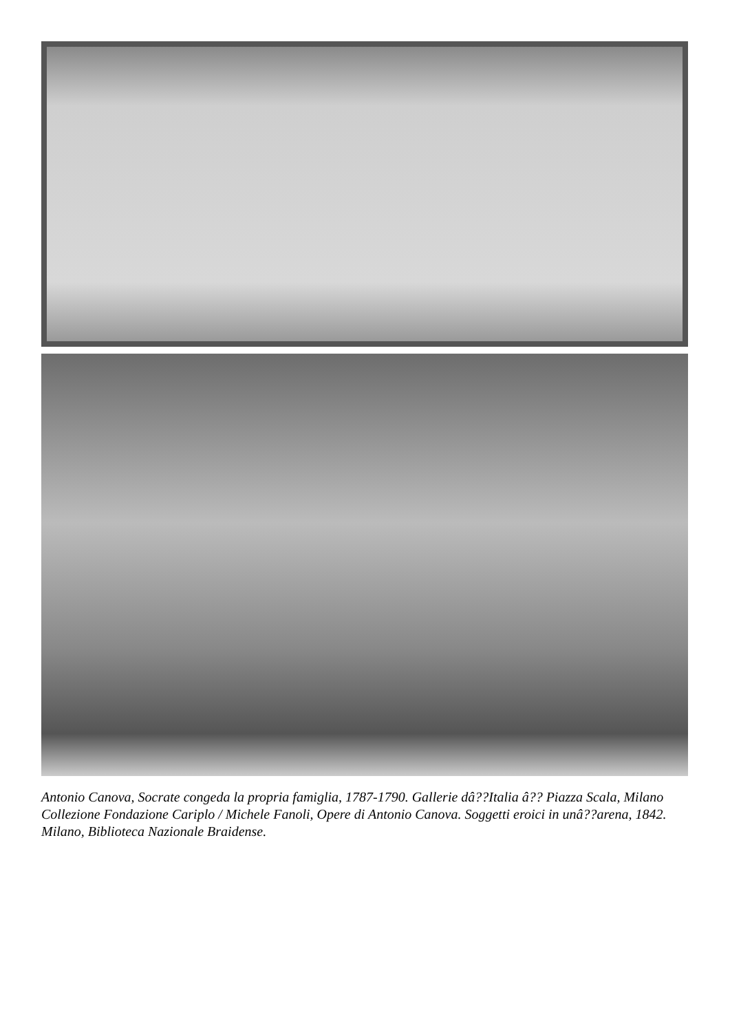Antonio Canova, Socrate congeda la propria famiglia, 1787-1790. Gallerie dâ??Italia â?? Piazza Scala, Milano Collezione Fondazione Cariplo / Michele Fanoli, Opere di Antonio Canova. Soggetti eroici in unâ??arena, 1842. Milano, Biblioteca Nazionale Braidense.